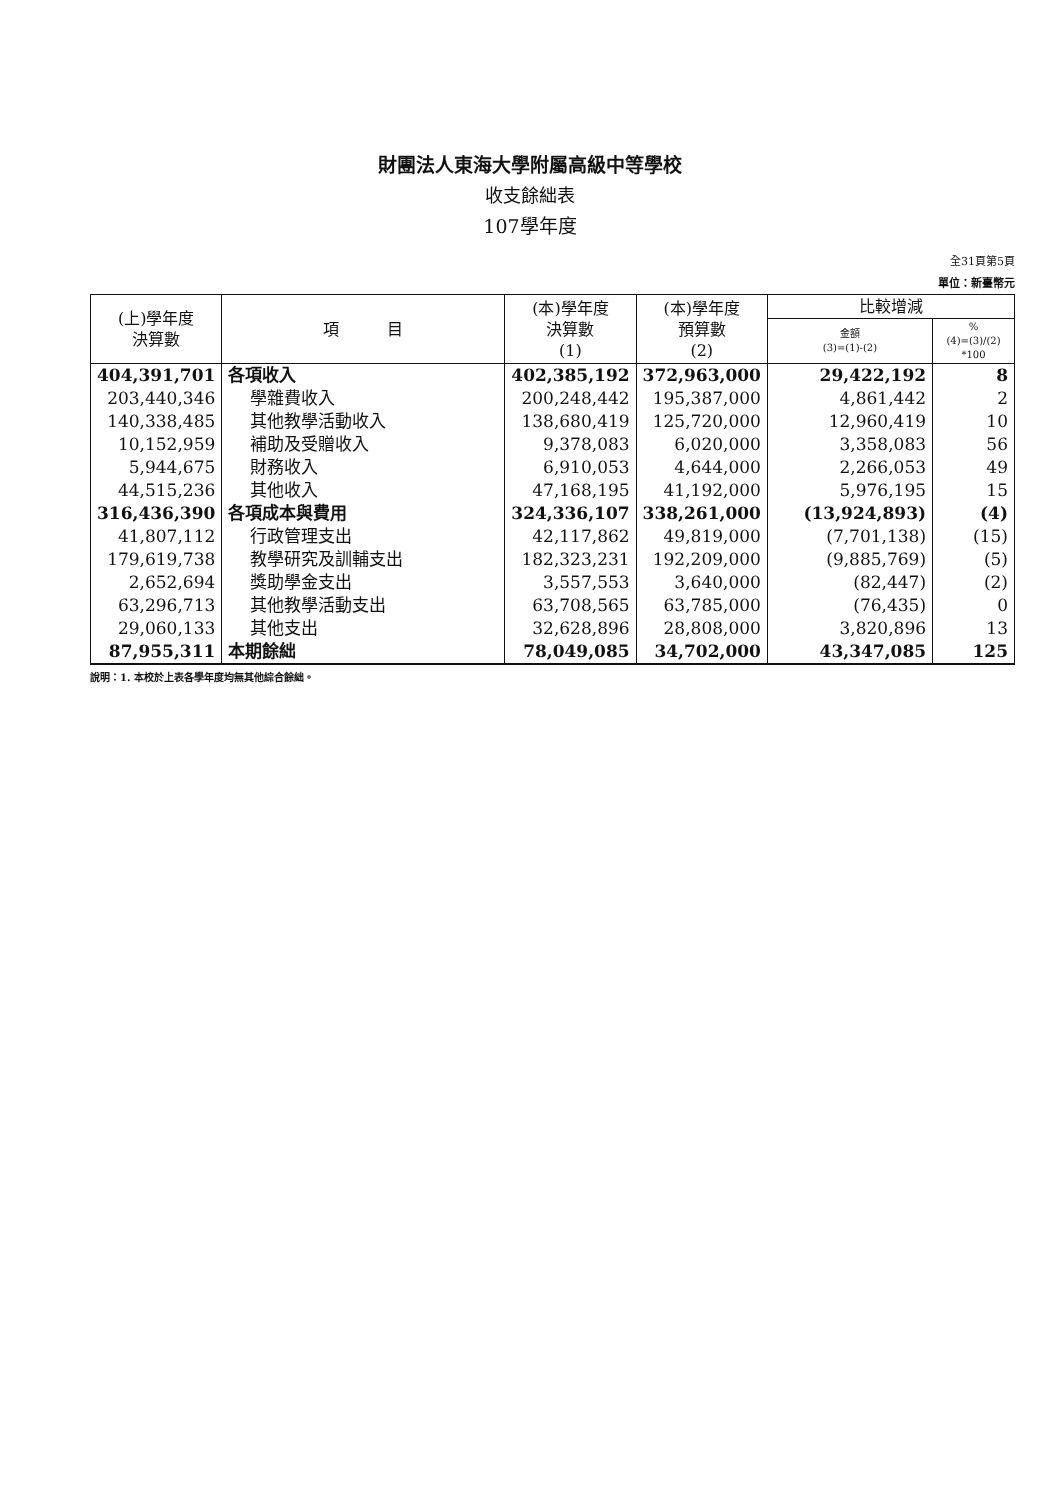財團法人東海大學附屬高級中等學校
收支餘絀表
107學年度
全31頁第5頁
單位：新臺幣元
| (上)學年度 決算數 | 項 目 | (本)學年度 決算數 (1) | (本)學年度 預算數 (2) | 比較增減 | |
| --- | --- | --- | --- | --- | --- |
| | | | | 金額 (3)=(1)-(2) | % (4)=(3)/(2) *100 |
| 404,391,701 | 各項收入 | 402,385,192 | 372,963,000 | 29,422,192 | 8 |
| 203,440,346 | 學雜費收入 | 200,248,442 | 195,387,000 | 4,861,442 | 2 |
| 140,338,485 | 其他教學活動收入 | 138,680,419 | 125,720,000 | 12,960,419 | 10 |
| 10,152,959 | 補助及受贈收入 | 9,378,083 | 6,020,000 | 3,358,083 | 56 |
| 5,944,675 | 財務收入 | 6,910,053 | 4,644,000 | 2,266,053 | 49 |
| 44,515,236 | 其他收入 | 47,168,195 | 41,192,000 | 5,976,195 | 15 |
| 316,436,390 | 各項成本與費用 | 324,336,107 | 338,261,000 | (13,924,893) | (4) |
| 41,807,112 | 行政管理支出 | 42,117,862 | 49,819,000 | (7,701,138) | (15) |
| 179,619,738 | 教學研究及訓輔支出 | 182,323,231 | 192,209,000 | (9,885,769) | (5) |
| 2,652,694 | 獎助學金支出 | 3,557,553 | 3,640,000 | (82,447) | (2) |
| 63,296,713 | 其他教學活動支出 | 63,708,565 | 63,785,000 | (76,435) | 0 |
| 29,060,133 | 其他支出 | 32,628,896 | 28,808,000 | 3,820,896 | 13 |
| 87,955,311 | 本期餘絀 | 78,049,085 | 34,702,000 | 43,347,085 | 125 |
說明：1. 本校於上表各學年度均無其他綜合餘絀。